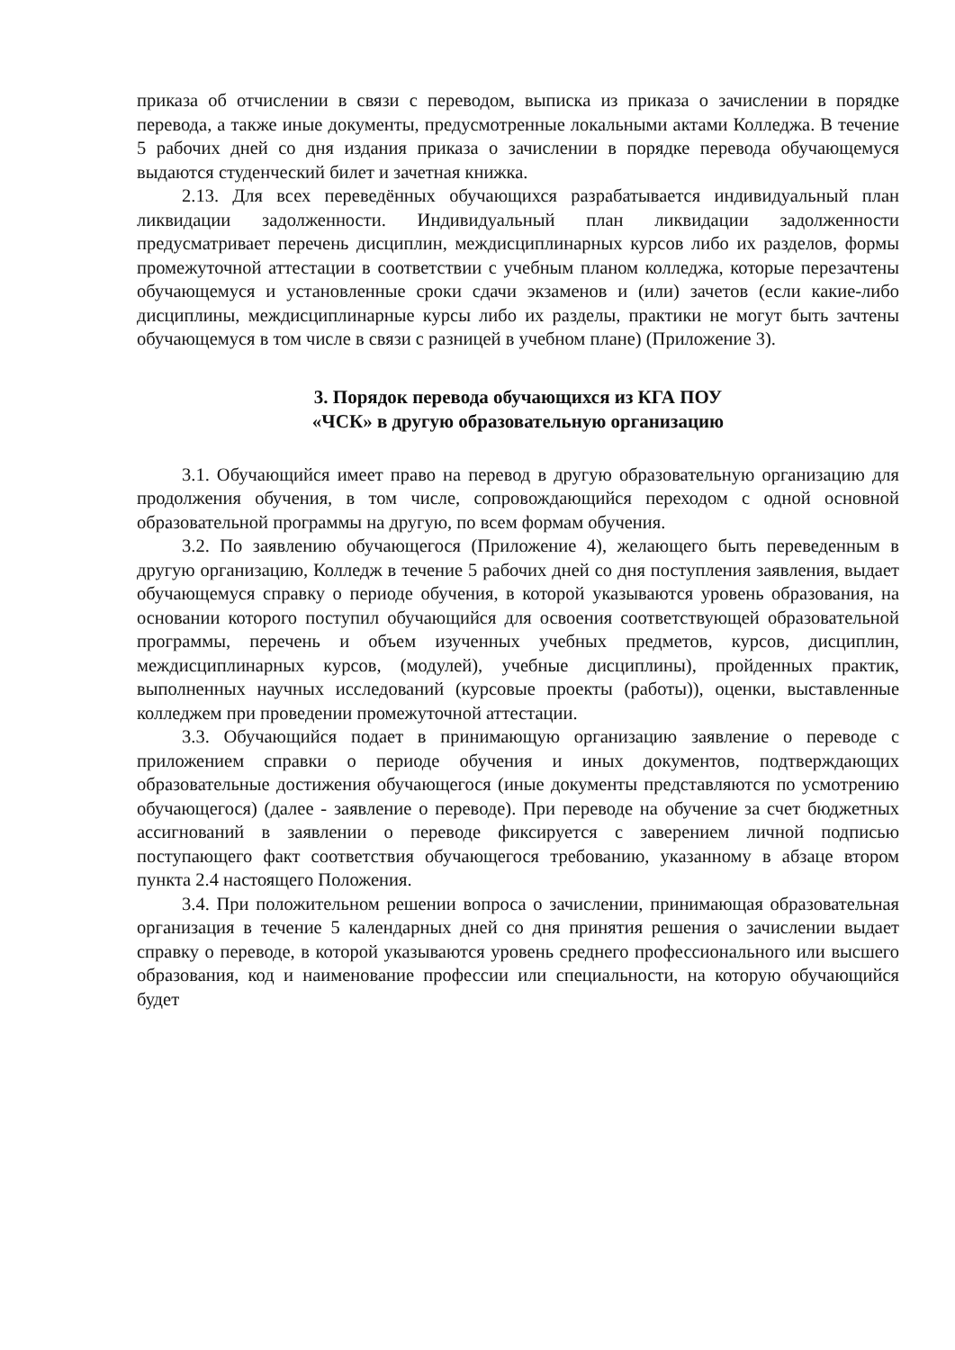приказа об отчислении в связи с переводом, выписка из приказа о зачислении в порядке перевода, а также иные документы, предусмотренные локальными актами Колледжа. В течение 5 рабочих дней со дня издания приказа о зачислении в порядке перевода обучающемуся выдаются студенческий билет и зачетная книжка.
2.13. Для всех переведённых обучающихся разрабатывается индивидуальный план ликвидации задолженности. Индивидуальный план ликвидации задолженности предусматривает перечень дисциплин, междисциплинарных курсов либо их разделов, формы промежуточной аттестации в соответствии с учебным планом колледжа, которые перезачтены обучающемуся и установленные сроки сдачи экзаменов и (или) зачетов (если какие-либо дисциплины, междисциплинарные курсы либо их разделы, практики не могут быть зачтены обучающемуся в том числе в связи с разницей в учебном плане) (Приложение 3).
3. Порядок перевода обучающихся из КГА ПОУ
«ЧСК» в другую образовательную организацию
3.1. Обучающийся имеет право на перевод в другую образовательную организацию для продолжения обучения, в том числе, сопровождающийся переходом с одной основной образовательной программы на другую, по всем формам обучения.
3.2. По заявлению обучающегося (Приложение 4), желающего быть переведенным в другую организацию, Колледж в течение 5 рабочих дней со дня поступления заявления, выдает обучающемуся справку о периоде обучения, в которой указываются уровень образования, на основании которого поступил обучающийся для освоения соответствующей образовательной программы, перечень и объем изученных учебных предметов, курсов, дисциплин, междисциплинарных курсов, (модулей), учебные дисциплины), пройденных практик, выполненных научных исследований (курсовые проекты (работы)), оценки, выставленные колледжем при проведении промежуточной аттестации.
3.3. Обучающийся подает в принимающую организацию заявление о переводе с приложением справки о периоде обучения и иных документов, подтверждающих образовательные достижения обучающегося (иные документы представляются по усмотрению обучающегося) (далее - заявление о переводе). При переводе на обучение за счет бюджетных ассигнований в заявлении о переводе фиксируется с заверением личной подписью поступающего факт соответствия обучающегося требованию, указанному в абзаце втором пункта 2.4 настоящего Положения.
3.4. При положительном решении вопроса о зачислении, принимающая образовательная организация в течение 5 календарных дней со дня принятия решения о зачислении выдает справку о переводе, в которой указываются уровень среднего профессионального или высшего образования, код и наименование профессии или специальности, на которую обучающийся будет